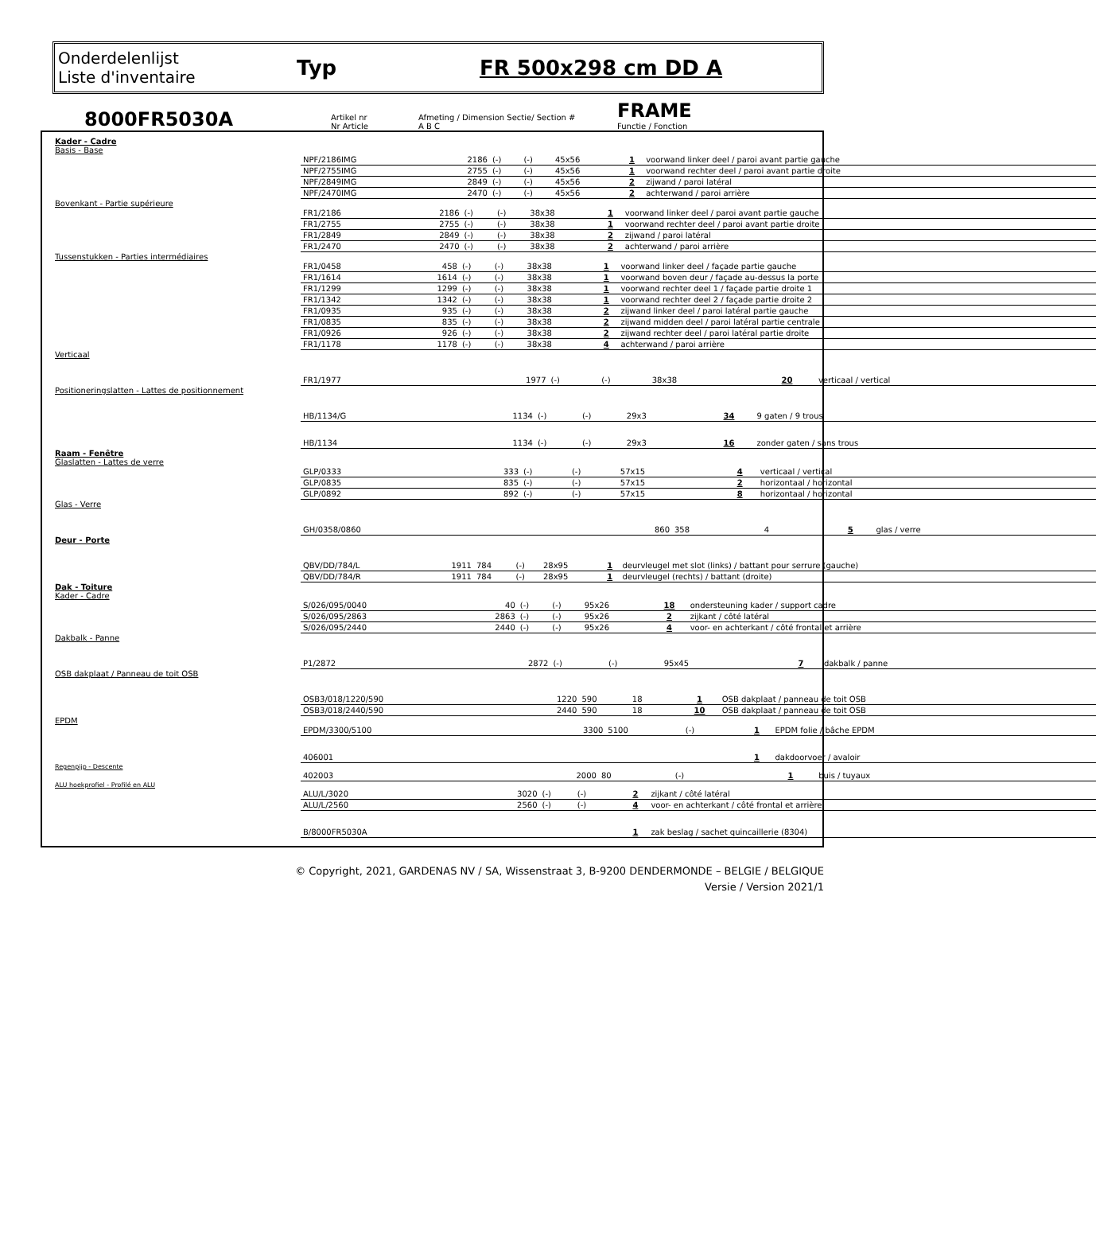Onderdelenlijst
Liste d'inventaire
Typ FR 500x298 cm DD A
8000FR5030A
Artikel nr
Nr Article
Afmeting / Dimension Sectie/ Section #
A B C
FRAME
Functie / Fonction
Kader - Cadre
Basis - Base
| NPF/2186IMG | 2186 | (-) | (-) | 45x56 | 1 | voorwand linker deel / paroi avant partie gauche |
| NPF/2755IMG | 2755 | (-) | (-) | 45x56 | 1 | voorwand rechter deel / paroi avant partie droite |
| NPF/2849IMG | 2849 | (-) | (-) | 45x56 | 2 | zijwand / paroi latéral |
| NPF/2470IMG | 2470 | (-) | (-) | 45x56 | 2 | achterwand / paroi arrière |
Bovenkant - Partie supérieure
| FR1/2186 | 2186 | (-) | (-) | 38x38 | 1 | voorwand linker deel / paroi avant partie gauche |
| FR1/2755 | 2755 | (-) | (-) | 38x38 | 1 | voorwand rechter deel / paroi avant partie droite |
| FR1/2849 | 2849 | (-) | (-) | 38x38 | 2 | zijwand / paroi latéral |
| FR1/2470 | 2470 | (-) | (-) | 38x38 | 2 | achterwand / paroi arrière |
Tussenstukken - Parties intermédiaires
| FR1/0458 | 458 | (-) | (-) | 38x38 | 1 | voorwand linker deel / façade partie gauche |
| FR1/1614 | 1614 | (-) | (-) | 38x38 | 1 | voorwand boven deur / façade au-dessus la porte |
| FR1/1299 | 1299 | (-) | (-) | 38x38 | 1 | voorwand rechter deel 1 / façade partie droite 1 |
| FR1/1342 | 1342 | (-) | (-) | 38x38 | 1 | voorwand rechter deel 2 / façade partie droite 2 |
| FR1/0935 | 935 | (-) | (-) | 38x38 | 2 | zijwand linker deel / paroi latéral partie gauche |
| FR1/0835 | 835 | (-) | (-) | 38x38 | 2 | zijwand midden deel / paroi latéral partie centrale |
| FR1/0926 | 926 | (-) | (-) | 38x38 | 2 | zijwand rechter deel / paroi latéral partie droite |
| FR1/1178 | 1178 | (-) | (-) | 38x38 | 4 | achterwand / paroi arrière |
Verticaal
| FR1/1977 | 1977 | (-) | (-) | 38x38 | 20 | verticaal / vertical |
Positioneringslatten - Lattes de positionnement
| HB/1134/G | 1134 | (-) | (-) | 29x3 | 34 | 9 gaten / 9 trous |
| HB/1134 | 1134 | (-) | (-) | 29x3 | 16 | zonder gaten / sans trous |
Raam - Fenêtre
Glaslatten - Lattes de verre
| GLP/0333 | 333 | (-) | (-) | 57x15 | 4 | verticaal / vertical |
| GLP/0835 | 835 | (-) | (-) | 57x15 | 2 | horizontaal / horizontal |
| GLP/0892 | 892 | (-) | (-) | 57x15 | 8 | horizontaal / horizontal |
Glas - Verre
| GH/0358/0860 | 860 | 358 | 4 | | 5 | glas / verre |
Deur - Porte
| QBV/DD/784/L | 1911 | 784 | (-) | 28x95 | 1 | deurvleugel met slot (links) / battant pour serrure (gauche) |
| QBV/DD/784/R | 1911 | 784 | (-) | 28x95 | 1 | deurvleugel (rechts) / battant (droite) |
Dak - Toiture
Kader - Cadre
| S/026/095/0040 | 40 | (-) | (-) | 95x26 | 18 | ondersteuning kader / support cadre |
| S/026/095/2863 | 2863 | (-) | (-) | 95x26 | 2 | zijkant / côté latéral |
| S/026/095/2440 | 2440 | (-) | (-) | 95x26 | 4 | voor- en achterkant / côté frontal et arrière |
Dakbalk - Panne
| P1/2872 | 2872 | (-) | (-) | 95x45 | 7 | dakbalk / panne |
OSB dakplaat / Panneau de toit OSB
| OSB3/018/1220/590 | 1220 | 590 | 18 | | 1 | OSB dakplaat / panneau de toit OSB |
| OSB3/018/2440/590 | 2440 | 590 | 18 | | 10 | OSB dakplaat / panneau de toit OSB |
EPDM
| EPDM/3300/5100 | 3300 | 5100 | (-) | | 1 | EPDM folie / bâche EPDM |
| 406001 | | | | | 1 | dakdoorvoer / avaloir |
Regenpijp - Descente
| 402003 | 2000 | 80 | (-) | | 1 | buis / tuyaux |
ALU hoekprofiel - Profilé en ALU
| ALU/L/3020 | 3020 | (-) | (-) | | 2 | zijkant / côté latéral |
| ALU/L/2560 | 2560 | (-) | (-) | | 4 | voor- en achterkant / côté frontal et arrière |
| B/8000FR5030A | | | | | 1 | zak beslag / sachet quincaillerie (8304) |
© Copyright, 2021, GARDENAS NV / SA, Wissenstraat 3, B-9200 DENDERMONDE – BELGIE / BELGIQUE
Versie / Version 2021/1